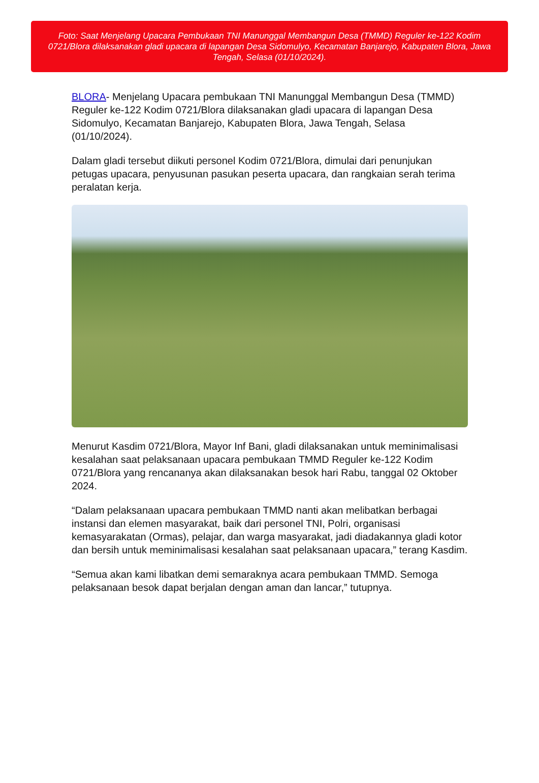Foto: Saat Menjelang Upacara Pembukaan TNI Manunggal Membangun Desa (TMMD) Reguler ke-122 Kodim 0721/Blora dilaksanakan gladi upacara di lapangan Desa Sidomulyo, Kecamatan Banjarejo, Kabupaten Blora, Jawa Tengah, Selasa (01/10/2024).
BLORA- Menjelang Upacara pembukaan TNI Manunggal Membangun Desa (TMMD) Reguler ke-122 Kodim 0721/Blora dilaksanakan gladi upacara di lapangan Desa Sidomulyo, Kecamatan Banjarejo, Kabupaten Blora, Jawa Tengah, Selasa (01/10/2024).
Dalam gladi tersebut diikuti personel Kodim 0721/Blora, dimulai dari penunjukan petugas upacara, penyusunan pasukan peserta upacara, dan rangkaian serah terima peralatan kerja.
Menurut Kasdim 0721/Blora, Mayor Inf Bani, gladi dilaksanakan untuk meminimalisasi kesalahan saat pelaksanaan upacara pembukaan TMMD Reguler ke-122 Kodim 0721/Blora yang rencananya akan dilaksanakan besok hari Rabu, tanggal 02 Oktober 2024.
“Dalam pelaksanaan upacara pembukaan TMMD nanti akan melibatkan berbagai instansi dan elemen masyarakat, baik dari personel TNI, Polri, organisasi kemasyarakatan (Ormas), pelajar, dan warga masyarakat, jadi diadakannya gladi kotor dan bersih untuk meminimalisasi kesalahan saat pelaksanaan upacara,” terang Kasdim.
“Semua akan kami libatkan demi semaraknya acara pembukaan TMMD. Semoga pelaksanaan besok dapat berjalan dengan aman dan lancar,” tutupnya.